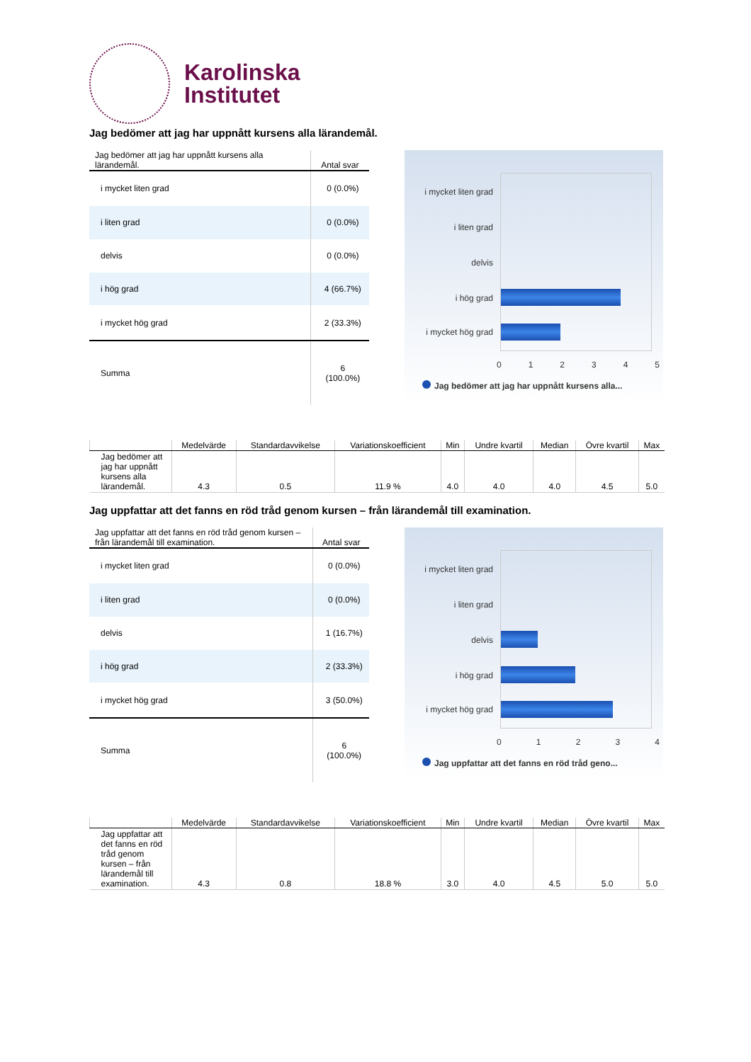Karolinska
Institutet
Jag bedömer att jag har uppnått kursens alla lärandemål.
| Jag bedömer att jag har uppnått kursens alla lärandemål. | Antal svar |
| --- | --- |
| i mycket liten grad | 0 (0.0%) |
| i liten grad | 0 (0.0%) |
| delvis | 0 (0.0%) |
| i hög grad | 4 (66.7%) |
| i mycket hög grad | 2 (33.3%) |
| Summa | 6 (100.0%) |
i mycket liten grad
i liten grad
delvis
i hög grad
i mycket hög grad
012345
Jag bedömer att jag har uppnått kursens alla...
| | Medelvärde | Standardavvikelse | Variationskoefficient | Min | Undre kvartil | Median | Övre kvartil | Max |
| --- | --- | --- | --- | --- | --- | --- | --- | --- |
| Jag bedömer att jag har uppnått kursens alla lärandemål. | 4.3 | 0.5 | 11.9 % | 4.0 | 4.0 | 4.0 | 4.5 | 5.0 |
Jag uppfattar att det fanns en röd tråd genom kursen – från lärandemål till examination.
| Jag uppfattar att det fanns en röd tråd genom kursen – från lärandemål till examination. | Antal svar |
| --- | --- |
| i mycket liten grad | 0 (0.0%) |
| i liten grad | 0 (0.0%) |
| delvis | 1 (16.7%) |
| i hög grad | 2 (33.3%) |
| i mycket hög grad | 3 (50.0%) |
| Summa | 6 (100.0%) |
i mycket liten grad
i liten grad
delvis
i hög grad
i mycket hög grad
01234
Jag uppfattar att det fanns en röd tråd geno...
| | Medelvärde | Standardavvikelse | Variationskoefficient | Min | Undre kvartil | Median | Övre kvartil | Max |
| --- | --- | --- | --- | --- | --- | --- | --- | --- |
| Jag uppfattar att det fanns en röd tråd genom kursen – från lärandemål till examination. | 4.3 | 0.8 | 18.8 % | 3.0 | 4.0 | 4.5 | 5.0 | 5.0 |